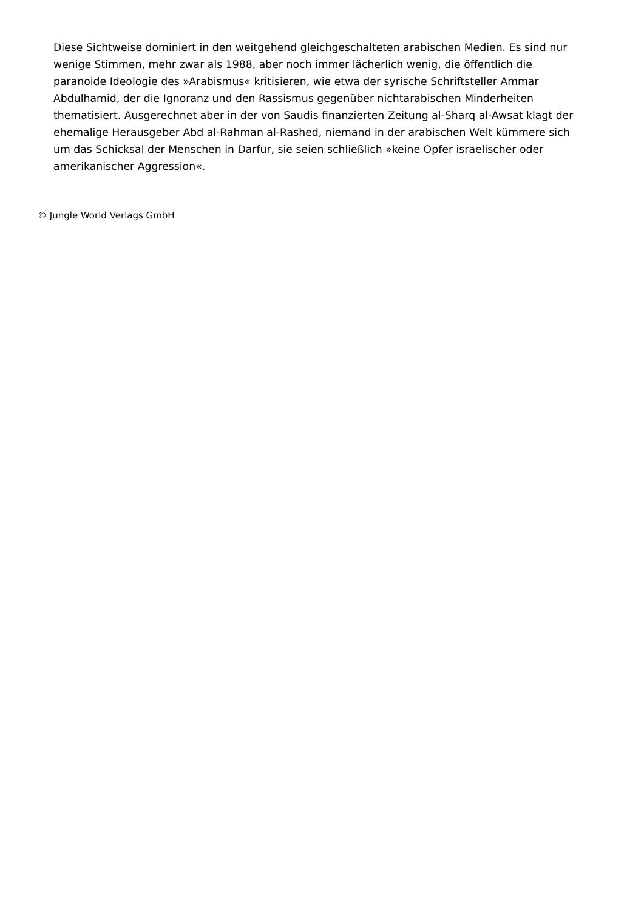Diese Sichtweise dominiert in den weitgehend gleichgeschalteten arabischen Medien. Es sind nur wenige Stimmen, mehr zwar als 1988, aber noch immer lächerlich wenig, die öffentlich die paranoide Ideologie des »Arabismus« kritisieren, wie etwa der syrische Schriftsteller Ammar Abdulhamid, der die Ignoranz und den Rassismus gegenüber nichtarabischen Minderheiten thematisiert. Ausgerechnet aber in der von Saudis finanzierten Zeitung al-Sharq al-Awsat klagt der ehemalige Herausgeber Abd al-Rahman al-Rashed, niemand in der arabischen Welt kümmere sich um das Schicksal der Menschen in Darfur, sie seien schließlich »keine Opfer israelischer oder amerikanischer Aggression«.
© Jungle World Verlags GmbH